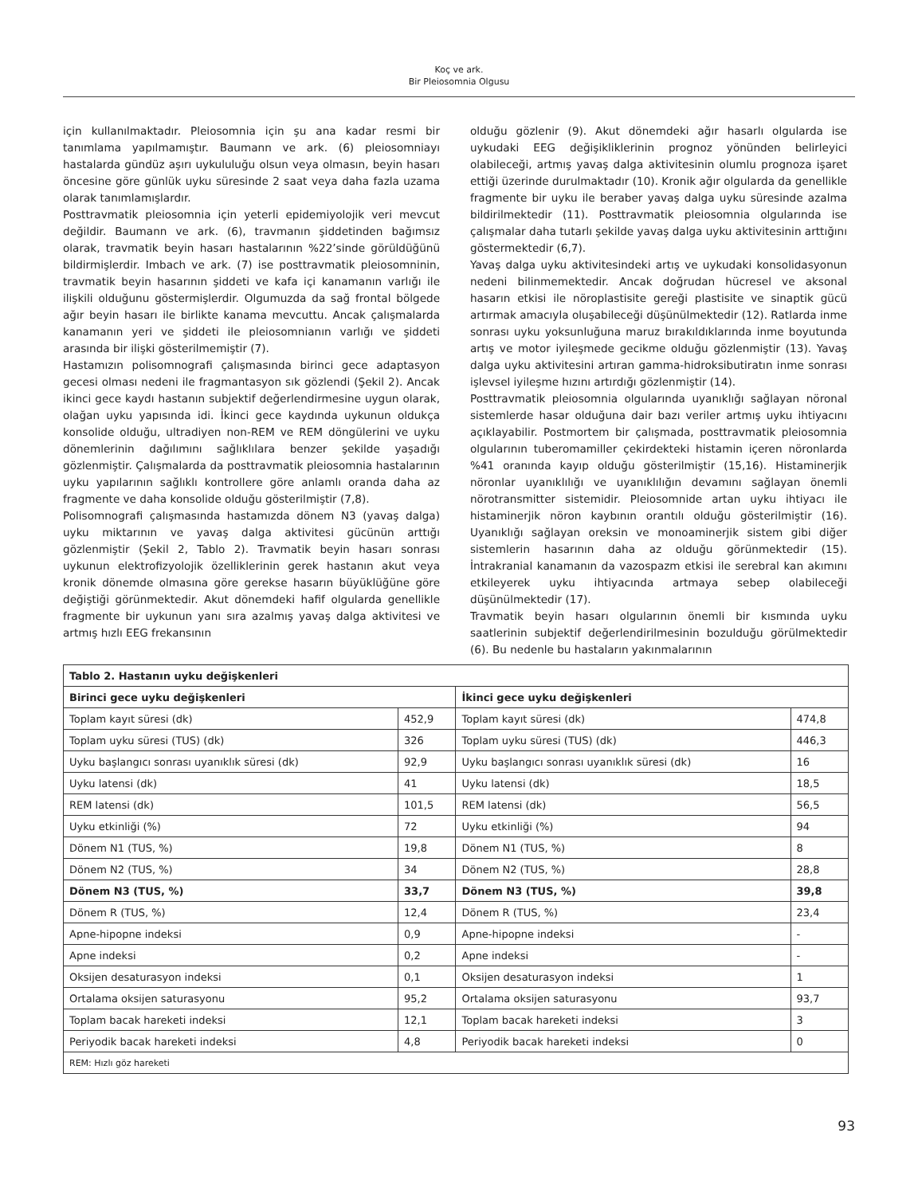Koç ve ark.
Bir Pleiosomnia Olgusu
için kullanılmaktadır. Pleiosomnia için şu ana kadar resmi bir tanımlama yapılmamıştır. Baumann ve ark. (6) pleiosomniayı hastalarda gündüz aşırı uykululuğu olsun veya olmasın, beyin hasarı öncesine göre günlük uyku süresinde 2 saat veya daha fazla uzama olarak tanımlamışlardır.
Posttravmatik pleiosomnia için yeterli epidemiyolojik veri mevcut değildir. Baumann ve ark. (6), travmanın şiddetinden bağımsız olarak, travmatik beyin hasarı hastalarının %22’sinde görüldüğünü bildirmişlerdir. Imbach ve ark. (7) ise posttravmatik pleiosomninin, travmatik beyin hasarının şiddeti ve kafa içi kanamanın varlığı ile ilişkili olduğunu göstermişlerdir. Olgumuzda da sağ frontal bölgede ağır beyin hasarı ile birlikte kanama mevcuttu. Ancak çalışmalarda kanamanın yeri ve şiddeti ile pleiosomnianın varlığı ve şiddeti arasında bir ilişki gösterilmemiştir (7).
Hastamızın polisomnografi çalışmasında birinci gece adaptasyon gecesi olması nedeni ile fragmantasyon sık gözlendi (Şekil 2). Ancak ikinci gece kaydı hastanın subjektif değerlendirmesine uygun olarak, olağan uyku yapısında idi. İkinci gece kaydında uykunun oldukça konsolide olduğu, ultradiyen non-REM ve REM döngülerini ve uyku dönemlerinin dağılımını sağlıklılara benzer şekilde yaşadığı gözlenmiştir. Çalışmalarda da posttravmatik pleiosomnia hastalarının uyku yapılarının sağlıklı kontrollere göre anlamlı oranda daha az fragmente ve daha konsolide olduğu gösterilmiştir (7,8).
Polisomnografi çalışmasında hastamızda dönem N3 (yavaş dalga) uyku miktarının ve yavaş dalga aktivitesi gücünün arttığı gözlenmiştir (Şekil 2, Tablo 2). Travmatik beyin hasarı sonrası uykunun elektrofizyolojik özelliklerinin gerek hastanın akut veya kronik dönemde olmasına göre gerekse hasarın büyüklüğüne göre değiştiği görünmektedir. Akut dönemdeki hafif olgularda genellikle fragmente bir uykunun yanı sıra azalmış yavaş dalga aktivitesi ve artmış hızlı EEG frekansının
olduğu gözlenir (9). Akut dönemdeki ağır hasarlı olgularda ise uykudaki EEG değişikliklerinin prognoz yönünden belirleyici olabileceği, artmış yavaş dalga aktivitesinin olumlu prognoza işaret ettiği üzerinde durulmaktadır (10). Kronik ağır olgularda da genellikle fragmente bir uyku ile beraber yavaş dalga uyku süresinde azalma bildirilmektedir (11). Posttravmatik pleiosomnia olgularında ise çalışmalar daha tutarlı şekilde yavaş dalga uyku aktivitesinin arttığını göstermektedir (6,7).
Yavaş dalga uyku aktivitesindeki artış ve uykudaki konsolidasyonun nedeni bilinmemektedir. Ancak doğrudan hücresel ve aksonal hasarın etkisi ile nöroplastisite gereği plastisite ve sinaptik gücü artırmak amacıyla oluşabileceği düşünülmektedir (12). Ratlarda inme sonrası uyku yoksunluğuna maruz bırakıldıklarında inme boyutunda artış ve motor iyileşmede gecikme olduğu gözlenmiştir (13). Yavaş dalga uyku aktivitesini artıran gamma-hidroksibutiratın inme sonrası işlevsel iyileşme hızını artırdığı gözlenmiştir (14).
Posttravmatik pleiosomnia olgularında uyanıklığı sağlayan nöronal sistemlerde hasar olduğuna dair bazı veriler artmış uyku ihtiyacını açıklayabilir. Postmortem bir çalışmada, posttravmatik pleiosomnia olgularının tuberomamiller çekirdekteki histamin içeren nöronlarda %41 oranında kayıp olduğu gösterilmiştir (15,16). Histaminerjik nöronlar uyanıklılığı ve uyanıklılığın devamını sağlayan önemli nörotransmitter sistemidir. Pleiosomnide artan uyku ihtiyacı ile histaminerjik nöron kaybının orantılı olduğu gösterilmiştir (16). Uyanıklığı sağlayan oreksin ve monoaminerjik sistem gibi diğer sistemlerin hasarının daha az olduğu görünmektedir (15). İntrakranial kanamanın da vazospazm etkisi ile serebral kan akımını etkileyerek uyku ihtiyacında artmaya sebep olabileceği düşünülmektedir (17).
Travmatik beyin hasarı olgularının önemli bir kısmında uyku saatlerinin subjektif değerlendirilmesinin bozulduğu görülmektedir (6). Bu nedenle bu hastaların yakınmalarının
| Tablo 2. Hastanın uyku değişkenleri | | | |
| --- | --- | --- | --- |
| Birinci gece uyku değişkenleri | | İkinci gece uyku değişkenleri | |
| Toplam kayıt süresi (dk) | 452,9 | Toplam kayıt süresi (dk) | 474,8 |
| Toplam uyku süresi (TUS) (dk) | 326 | Toplam uyku süresi (TUS) (dk) | 446,3 |
| Uyku başlangıcı sonrası uyanıklık süresi (dk) | 92,9 | Uyku başlangıcı sonrası uyanıklık süresi (dk) | 16 |
| Uyku latensi (dk) | 41 | Uyku latensi (dk) | 18,5 |
| REM latensi (dk) | 101,5 | REM latensi (dk) | 56,5 |
| Uyku etkinliği (%) | 72 | Uyku etkinliği (%) | 94 |
| Dönem N1 (TUS, %) | 19,8 | Dönem N1 (TUS, %) | 8 |
| Dönem N2 (TUS, %) | 34 | Dönem N2 (TUS, %) | 28,8 |
| Dönem N3 (TUS, %) | 33,7 | Dönem N3 (TUS, %) | 39,8 |
| Dönem R (TUS, %) | 12,4 | Dönem R (TUS, %) | 23,4 |
| Apne-hipopne indeksi | 0,9 | Apne-hipopne indeksi | - |
| Apne indeksi | 0,2 | Apne indeksi | - |
| Oksijen desaturasyon indeksi | 0,1 | Oksijen desaturasyon indeksi | 1 |
| Ortalama oksijen saturasyonu | 95,2 | Ortalama oksijen saturasyonu | 93,7 |
| Toplam bacak hareketi indeksi | 12,1 | Toplam bacak hareketi indeksi | 3 |
| Periyodik bacak hareketi indeksi | 4,8 | Periyodik bacak hareketi indeksi | 0 |
| REM: Hızlı göz hareketi | | | |
93